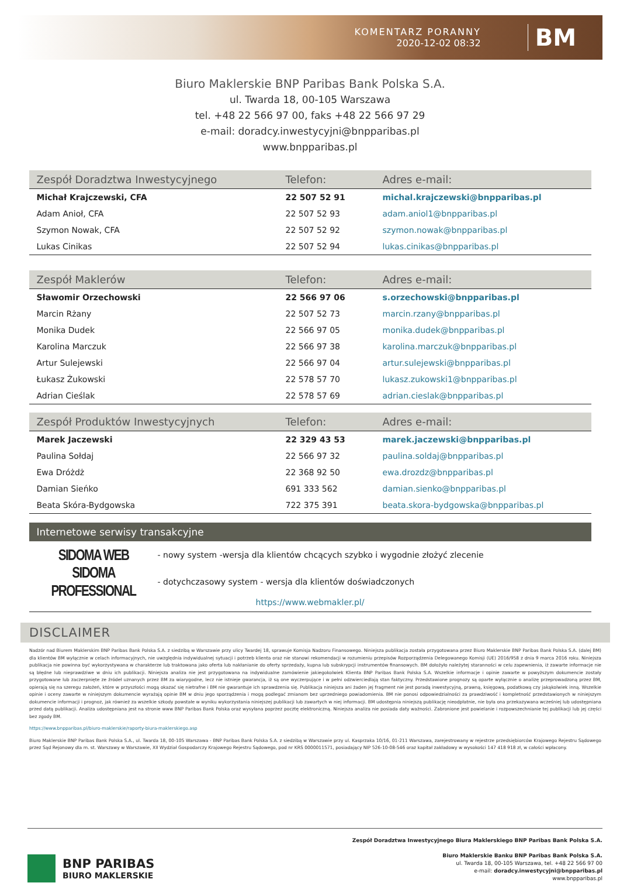KOMENTARZ PORANNY
2020-12-02 08:32
BM
Biuro Maklerskie BNP Paribas Bank Polska S.A.
ul. Twarda 18, 00-105 Warszawa
tel. +48 22 566 97 00, faks +48 22 566 97 29
e-mail: doradcy.inwestycyjni@bnpparibas.pl
www.bnpparibas.pl
| Zespół Doradztwa Inwestycyjnego | Telefon: | Adres e-mail: |
| --- | --- | --- |
| Michał Krajczewski, CFA | 22 507 52 91 | michal.krajczewski@bnpparibas.pl |
| Adam Anioł, CFA | 22 507 52 93 | adam.aniol1@bnpparibas.pl |
| Szymon Nowak, CFA | 22 507 52 92 | szymon.nowak@bnpparibas.pl |
| Lukas Cinikas | 22 507 52 94 | lukas.cinikas@bnpparibas.pl |
| Zespół Maklerów | Telefon: | Adres e-mail: |
| --- | --- | --- |
| Sławomir Orzechowski | 22 566 97 06 | s.orzechowski@bnpparibas.pl |
| Marcin Rżany | 22 507 52 73 | marcin.rzany@bnpparibas.pl |
| Monika Dudek | 22 566 97 05 | monika.dudek@bnpparibas.pl |
| Karolina Marczuk | 22 566 97 38 | karolina.marczuk@bnpparibas.pl |
| Artur Sulejewski | 22 566 97 04 | artur.sulejewski@bnpparibas.pl |
| Łukasz Żukowski | 22 578 57 70 | lukasz.zukowski1@bnpparibas.pl |
| Adrian Cieślak | 22 578 57 69 | adrian.cieslak@bnpparibas.pl |
| Zespół Produktów Inwestycyjnych | Telefon: | Adres e-mail: |
| --- | --- | --- |
| Marek Jaczewski | 22 329 43 53 | marek.jaczewski@bnpparibas.pl |
| Paulina Sołdaj | 22 566 97 32 | paulina.soldaj@bnpparibas.pl |
| Ewa Dróżdż | 22 368 92 50 | ewa.drozdz@bnpparibas.pl |
| Damian Sieńko | 691 333 562 | damian.sienko@bnpparibas.pl |
| Beata Skóra-Bydgowska | 722 375 391 | beata.skora-bydgowska@bnpparibas.pl |
Internetowe serwisy transakcyjne
SIDOMA WEB
- nowy system -wersja dla klientów chcących szybko i wygodnie złożyć zlecenie
SIDOMA PROFESSIONAL
- dotychczasowy system - wersja dla klientów doświadczonych
https://www.webmakler.pl/
DISCLAIMER
Nadzór nad Biurem Maklerskim BNP Paribas Bank Polska S.A. z siedzibą w Warszawie przy ulicy Twardej 18, sprawuje Komisja Nadzoru Finansowego. Niniejsza publikacja została przygotowana przez Biuro Maklerskie BNP Paribas Bank Polska S.A. (dalej BM) dla klientów BM wyłącznie w celach informacyjnych, nie uwzględnia indywidualnej sytuacji i potrzeb klienta oraz nie stanowi rekomendacji w rozumieniu przepisów Rozporządzenia Delegowanego Komisji (UE) 2016/958 z dnia 9 marca 2016 roku. Niniejsza publikacja nie powinna być wykorzystywana w charakterze lub traktowana jako oferta lub nakłanianie do oferty sprzedaży, kupna lub subskrypcji instrumentów finansowych. BM dołożyło należytej staranności w celu zapewnienia, iż zawarte informacje nie są błędne lub nieprawdziwe w dniu ich publikacji. Niniejsza analiza nie jest przygotowana na indywidualne zamówienie jakiegokolwiek Klienta BNP Paribas Bank Polska S.A. Wszelkie informacje i opinie zawarte w powyższym dokumencie zostały przygotowane lub zaczerpnięte ze źródeł uznanych przez BM za wiarygodne, lecz nie istnieje gwarancja, iż są one wyczerpujące i w pełni odzwierciedlają stan faktyczny. Przedstawione prognozy są oparte wyłącznie o analizę przeprowadzoną przez BM, opierają się na szeregu założeń, które w przyszłości mogą okazać się nietrafne i BM nie gwarantuje ich sprawdzenia się. Publikacja niniejsza ani żaden jej fragment nie jest poradą inwestycyjną, prawną, księgową, podatkową czy jakąkolwiek inną. Wszelkie opinie i oceny zawarte w niniejszym dokumencie wyrażają opinie BM w dniu jego sporządzenia i mogą podlegać zmianom bez uprzedniego powiadomienia. BM nie ponosi odpowiedzialności za prawdziwość i kompletność przedstawionych w niniejszym dokumencie informacji i prognoz, jak również za wszelkie szkody powstałe w wyniku wykorzystania niniejszej publikacji lub zawartych w niej informacji. BM udostępnia niniejszą publikację nieodpłatnie, nie była ona przekazywana wcześniej lub udostępniana przed datą publikacji. Analiza udostępniana jest na stronie www BNP Paribas Bank Polska oraz wysyłana poprzez pocztę elektroniczną. Niniejsza analiza nie posiada daty ważności. Zabronione jest powielanie i rozpowszechnianie tej publikacji lub jej części bez zgody BM.
https://www.bnpparibas.pl/biuro-maklerskie/raporty-biura-maklerskiego.asp
Biuro Maklerskie BNP Paribas Bank Polska S.A., ul. Twarda 18, 00-105 Warszawa - BNP Paribas Bank Polska S.A. z siedzibą w Warszawie przy ul. Kasprzaka 10/16, 01-211 Warszawa, zarejestrowany w rejestrze przedsiębiorców Krajowego Rejestru Sądowego przez Sąd Rejonowy dla m. st. Warszawy w Warszawie, XII Wydział Gospodarczy Krajowego Rejestru Sądowego, pod nr KRS 0000011571, posiadający NIP 526-10-08-546 oraz kapitał zakładowy w wysokości 147 418 918 zł, w całości wpłacony.
BNP PARIBAS
BIURO MAKLERSKIE
Zespół Doradztwa Inwestycyjnego Biura Maklerskiego BNP Paribas Bank Polska S.A.
Biuro Maklerskie Banku BNP Paribas Bank Polska S.A.
ul. Twarda 18, 00-105 Warszawa, tel. +48 22 566 97 00
e-mail: doradcy.inwestycyjni@bnpparibas.pl
www.bnpparibas.pl